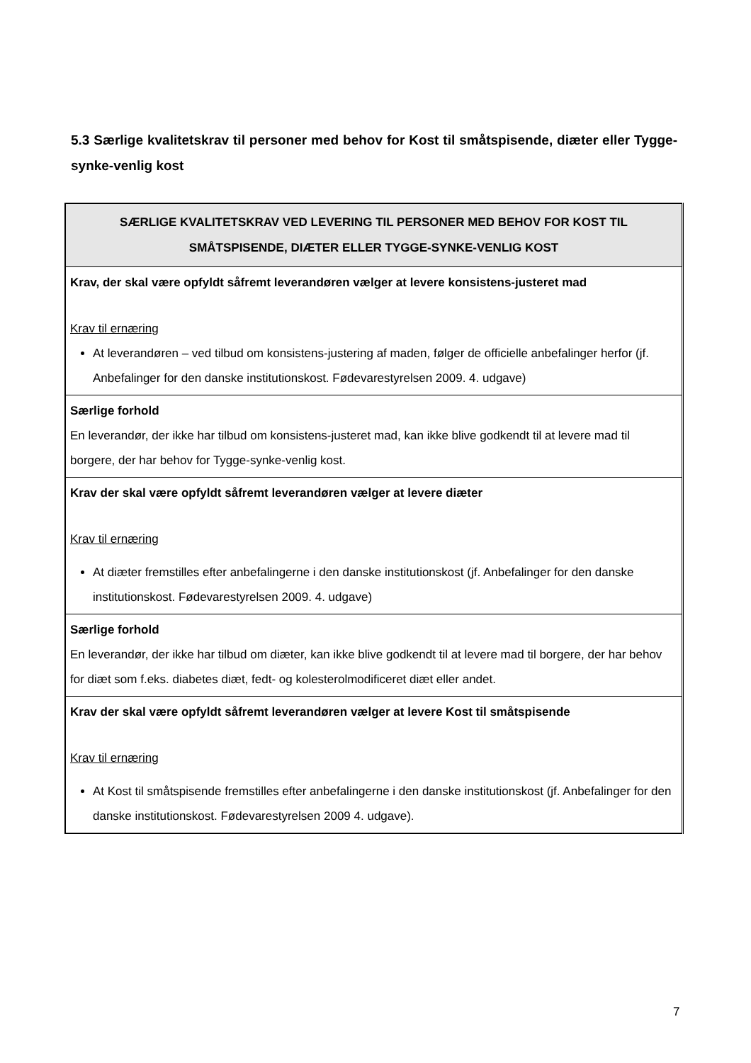5.3 Særlige kvalitetskrav til personer med behov for Kost til småtspisende, diæter eller Tygge-synke-venlig kost
| SÆRLIGE KVALITETSKRAV VED LEVERING TIL PERSONER MED BEHOV FOR KOST TIL SMÅTSPISENDE, DIÆTER ELLER TYGGE-SYNKE-VENLIG KOST |
| --- |
| Krav, der skal være opfyldt såfremt leverandøren vælger at levere konsistens-justeret mad Krav til ernæring At leverandøren – ved tilbud om konsistens-justering af maden, følger de officielle anbefalinger herfor (jf. Anbefalinger for den danske institutionskost. Fødevarestyrelsen 2009. 4. udgave) |
| Særlige forhold En leverandør, der ikke har tilbud om konsistens-justeret mad, kan ikke blive godkendt til at levere mad til borgere, der har behov for Tygge-synke-venlig kost. |
| Krav der skal være opfyldt såfremt leverandøren vælger at levere diæter Krav til ernæring At diæter fremstilles efter anbefalingerne i den danske institutionskost (jf. Anbefalinger for den danske institutionskost. Fødevarestyrelsen 2009. 4. udgave) |
| Særlige forhold En leverandør, der ikke har tilbud om diæter, kan ikke blive godkendt til at levere mad til borgere, der har behov for diæt som f.eks. diabetes diæt, fedt- og kolesterolmodificeret diæt eller andet. |
| Krav der skal være opfyldt såfremt leverandøren vælger at levere Kost til småtspisende Krav til ernæring At Kost til småtspisende fremstilles efter anbefalingerne i den danske institutionskost (jf. Anbefalinger for den danske institutionskost. Fødevarestyrelsen 2009 4. udgave). |
7